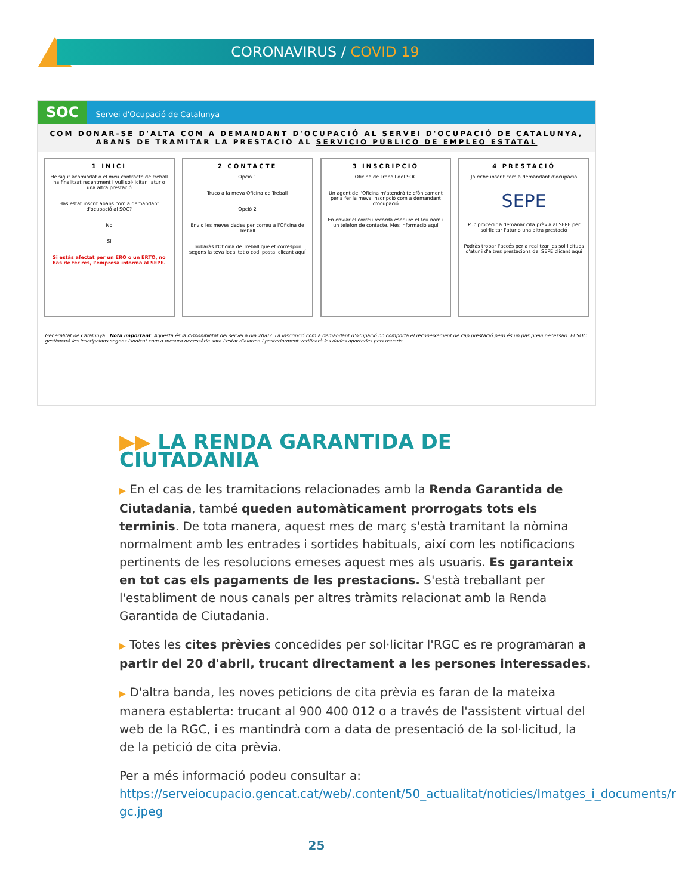CORONAVIRUS / COVID 19
SOC Servei d'Ocupació de Catalunya
COM DONAR-SE D'ALTA COM A DEMANDANT D'OCUPACIÓ AL SERVEI D'OCUPACIÓ DE CATALUNYA,
ABANS DE TRAMITAR LA PRESTACIÓ AL SERVICIO PÚBLICO DE EMPLEO ESTATAL
1 INICI
He sigut acomiadat o el meu contracte de treball ha finalitzat recentment i vull sol·licitar l'atur o una altra prestació
Has estat inscrit abans com a demandant d'ocupació al SOC?
No
Sí
Si estàs afectat per un ERO o un ERTO, no has de fer res, l'empresa informa al SEPE.
2 CONTACTE
Opció 1
Truco a la meva Oficina de Treball
Opció 2
Envio les meves dades per correu a l'Oficina de Treball
Trobaràs l'Oficina de Treball que et correspon segons la teva localitat o codi postal clicant aquí
3 INSCRIPCIÓ
Oficina de Treball del SOC
Un agent de l'Oficina m'atendrà telefònicament per a fer la meva inscripció com a demandant d'ocupació
En enviar el correu recorda escriure el teu nom i un telèfon de contacte. Més informació aquí
4 PRESTACIÓ
Ja m'he inscrit com a demandant d'ocupació
SEPE
Puc procedir a demanar cita prèvia al SEPE per sol·licitar l'atur o una altra prestació
Podràs trobar l'accés per a realitzar les sol·licituds d'atur i d'altres prestacions del SEPE clicant aquí
Generalitat de Catalunya Nota important: Aquesta és la disponibilitat del servei a dia 20/03. La inscripció com a demandant d'ocupació no comporta el reconeixement de cap prestació però és un pas previ necessari. El SOC gestionarà les inscripcions segons l'indicat com a mesura necessària sota l'estat d'alarma i posteriorment verificarà les dades aportades pels usuaris.
▶▶ LA RENDA GARANTIDA DE CIUTADANIA
▶ En el cas de les tramitacions relacionades amb la Renda Garantida de Ciutadania, també queden automàticament prorrogats tots els terminis. De tota manera, aquest mes de març s'està tramitant la nòmina normalment amb les entrades i sortides habituals, així com les notificacions pertinents de les resolucions emeses aquest mes als usuaris. Es garanteix en tot cas els pagaments de les prestacions. S'està treballant per l'establiment de nous canals per altres tràmits relacionat amb la Renda Garantida de Ciutadania.
▶ Totes les cites prèvies concedides per sol·licitar l'RGC es re programaran a partir del 20 d'abril, trucant directament a les persones interessades.
▶ D'altra banda, les noves peticions de cita prèvia es faran de la mateixa manera establerta: trucant al 900 400 012 o a través de l'assistent virtual del web de la RGC, i es mantindrà com a data de presentació de la sol·licitud, la de la petició de cita prèvia.
Per a més informació podeu consultar a: https://serveiocupacio.gencat.cat/web/.content/50_actualitat/noticies/Imatges_i_documents/r gc.jpeg
25